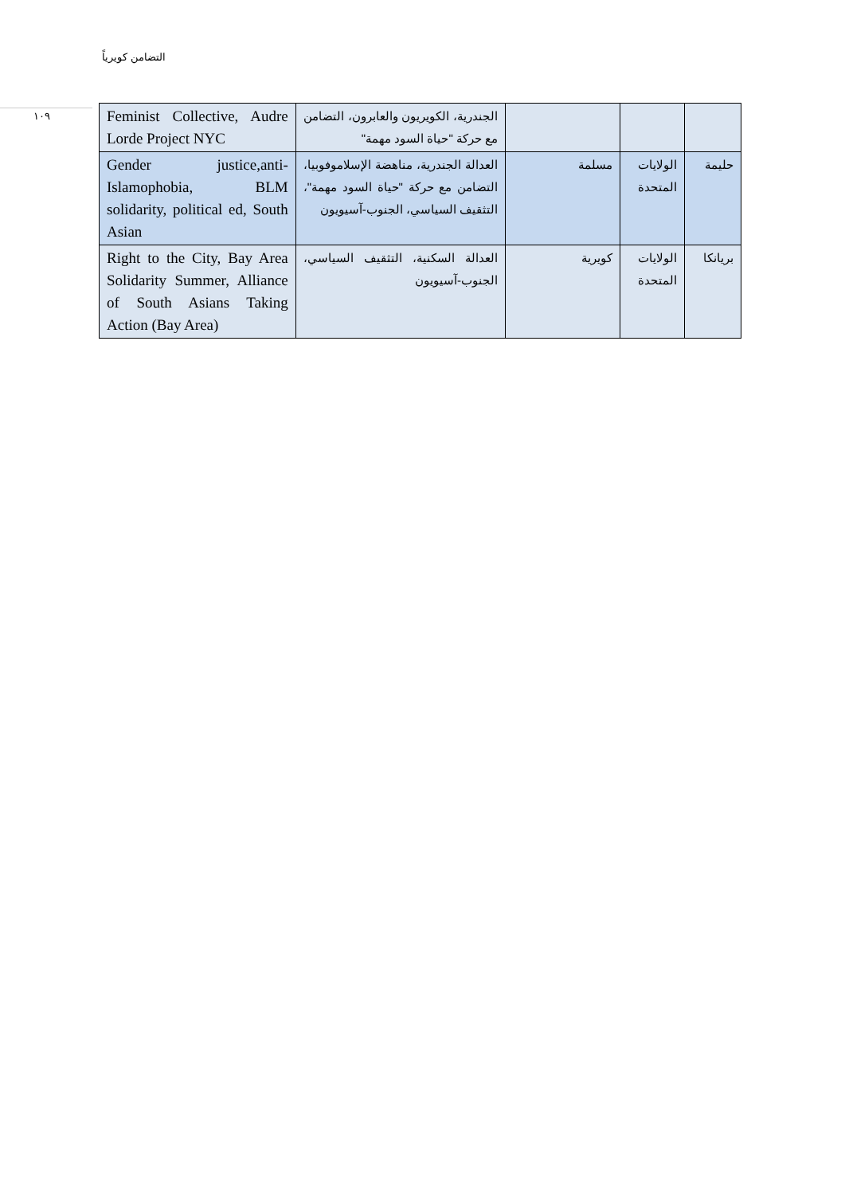التضامن كويرياً
١٠٩
| Feminist Collective, Audre Lorde Project NYC | الجندرية، الكويريون والعابرون، التضامن مع حركة "حياة السود مهمة" | | | |
| Gender justice,anti-Islamophobia, BLM solidarity, political ed, South Asian | العدالة الجندرية، مناهضة الإسلاموفوبيا، التضامن مع حركة "حياة السود مهمة"، التثقيف السياسي، الجنوب-آسيويون | مسلمة | الولايات المتحدة | حليمة |
| Right to the City, Bay Area Solidarity Summer, Alliance of South Asians Taking Action (Bay Area) | العدالة السكنية، التثقيف السياسي، الجنوب-آسيويون | كويرية | الولايات المتحدة | بريانكا |